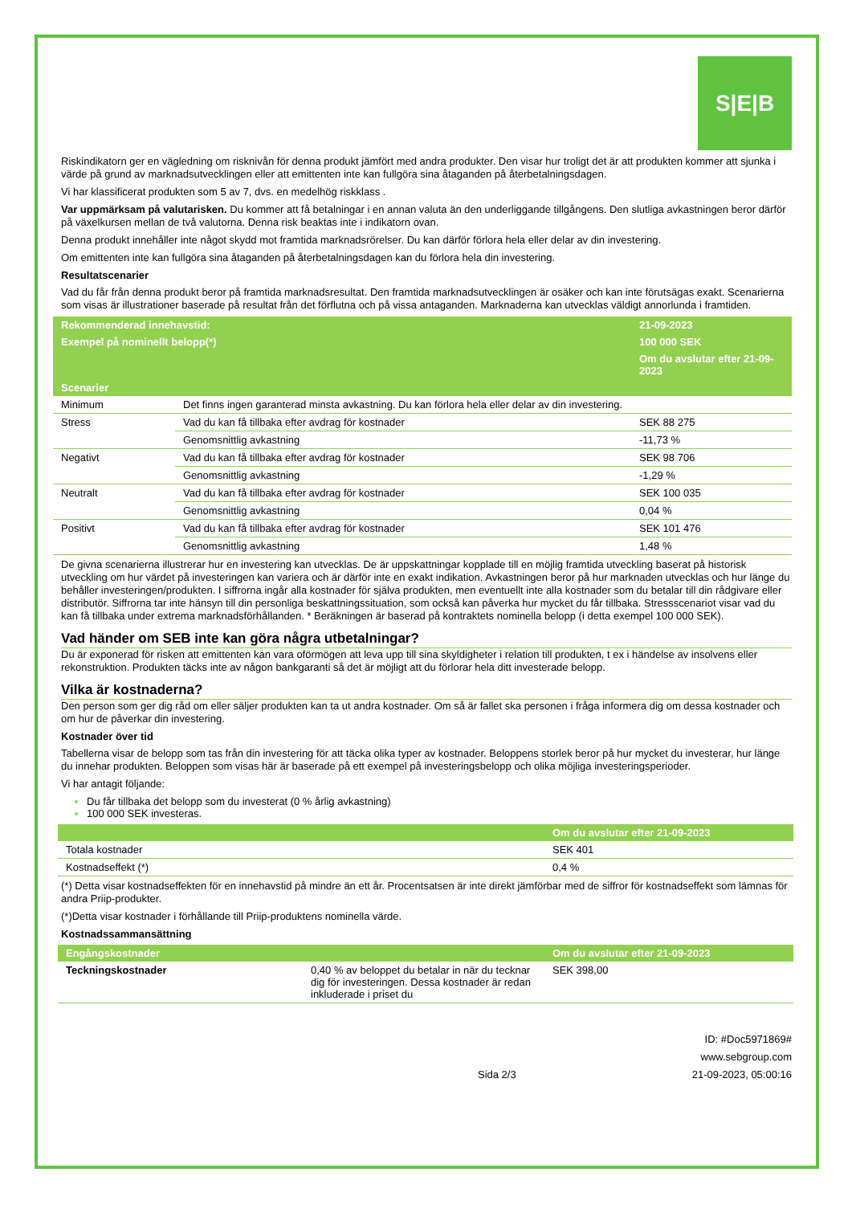S|E|B
Riskindikatorn ger en vägledning om risknivån för denna produkt jämfört med andra produkter. Den visar hur troligt det är att produkten kommer att sjunka i värde på grund av marknadsutvecklingen eller att emittenten inte kan fullgöra sina åtaganden på återbetalningsdagen.
Vi har klassificerat produkten som 5 av 7, dvs. en medelhög riskklass .
Var uppmärksam på valutarisken. Du kommer att få betalningar i en annan valuta än den underliggande tillgångens. Den slutliga avkastningen beror därför på växelkursen mellan de två valutorna. Denna risk beaktas inte i indikatorn ovan.
Denna produkt innehåller inte något skydd mot framtida marknadsrörelser. Du kan därför förlora hela eller delar av din investering.
Om emittenten inte kan fullgöra sina åtaganden på återbetalningsdagen kan du förlora hela din investering.
Resultatscenarier
Vad du får från denna produkt beror på framtida marknadsresultat. Den framtida marknadsutvecklingen är osäker och kan inte förutsägas exakt. Scenarierna som visas är illustrationer baserade på resultat från det förflutna och på vissa antaganden. Marknaderna kan utvecklas väldigt annorlunda i framtiden.
| Rekommenderad innehavstid: | | 21-09-2023 |
| --- | --- | --- |
| Exempel på nominellt belopp(*) | | 100 000 SEK |
| | | Om du avslutar efter 21-09-2023 |
| Scenarier | | |
| Minimum | Det finns ingen garanterad minsta avkastning. Du kan förlora hela eller delar av din investering. | |
| Stress | Vad du kan få tillbaka efter avdrag för kostnader | SEK 88 275 |
| | Genomsnittlig avkastning | -11,73 % |
| Negativt | Vad du kan få tillbaka efter avdrag för kostnader | SEK 98 706 |
| | Genomsnittlig avkastning | -1,29 % |
| Neutralt | Vad du kan få tillbaka efter avdrag för kostnader | SEK 100 035 |
| | Genomsnittlig avkastning | 0,04 % |
| Positivt | Vad du kan få tillbaka efter avdrag för kostnader | SEK 101 476 |
| | Genomsnittlig avkastning | 1,48 % |
De givna scenarierna illustrerar hur en investering kan utvecklas. De är uppskattningar kopplade till en möjlig framtida utveckling baserat på historisk utveckling om hur värdet på investeringen kan variera och är därför inte en exakt indikation. Avkastningen beror på hur marknaden utvecklas och hur länge du behåller investeringen/produkten. I siffrorna ingår alla kostnader för själva produkten, men eventuellt inte alla kostnader som du betalar till din rådgivare eller distributör. Siffrorna tar inte hänsyn till din personliga beskattningssituation, som också kan påverka hur mycket du får tillbaka. Stressscenariot visar vad du kan få tillbaka under extrema marknadsförhållanden. * Beräkningen är baserad på kontraktets nominella belopp (i detta exempel 100 000 SEK).
Vad händer om SEB inte kan göra några utbetalningar?
Du är exponerad för risken att emittenten kan vara oförmögen att leva upp till sina skyldigheter i relation till produkten, t ex i händelse av insolvens eller rekonstruktion. Produkten täcks inte av någon bankgaranti så det är möjligt att du förlorar hela ditt investerade belopp.
Vilka är kostnaderna?
Den person som ger dig råd om eller säljer produkten kan ta ut andra kostnader. Om så är fallet ska personen i fråga informera dig om dessa kostnader och om hur de påverkar din investering.
Kostnader över tid
Tabellerna visar de belopp som tas från din investering för att täcka olika typer av kostnader. Beloppens storlek beror på hur mycket du investerar, hur länge du innehar produkten. Beloppen som visas här är baserade på ett exempel på investeringsbelopp och olika möjliga investeringsperioder.
Vi har antagit följande:
Du får tillbaka det belopp som du investerat (0 % årlig avkastning)
100 000 SEK investeras.
| | Om du avslutar efter 21-09-2023 |
| --- | --- |
| Totala kostnader | SEK 401 |
| Kostnadseffekt (*) | 0,4 % |
(*) Detta visar kostnadseffekten för en innehavstid på mindre än ett år. Procentsatsen är inte direkt jämförbar med de siffror för kostnadseffekt som lämnas för andra Priip-produkter.
(*)Detta visar kostnader i förhållande till Priip-produktens nominella värde.
Kostnadssammansättning
| Engångskostnader | | Om du avslutar efter 21-09-2023 |
| --- | --- | --- |
| Teckningskostnader | 0,40 % av beloppet du betalar in när du tecknar dig för investeringen. Dessa kostnader är redan inkluderade i priset du | SEK 398,00 |
Sida 2/3 ID: #Doc5971869#
www.sebgroup.com
21-09-2023, 05:00:16